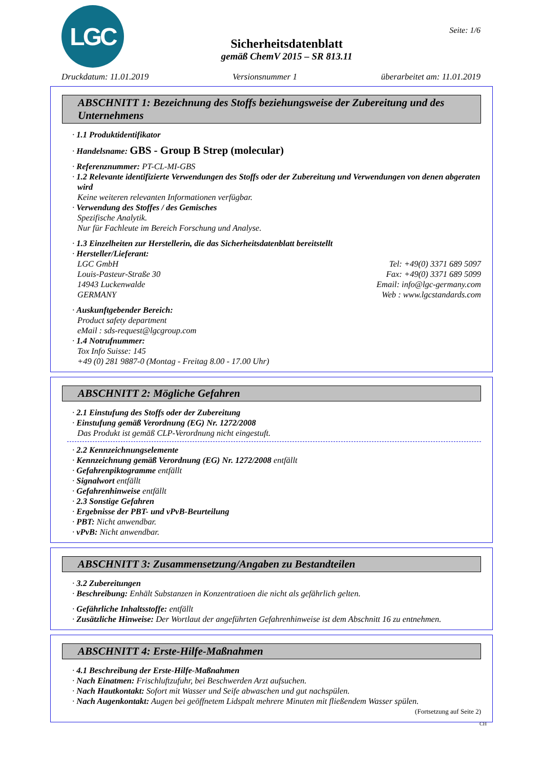LGC
Sicherheitsdatenblatt
gemäß ChemV 2015 – SR 813.11
Seite: 1/6
Druckdatum: 11.01.2019 Versionsnummer 1 überarbeitet am: 11.01.2019
ABSCHNITT 1: Bezeichnung des Stoffs beziehungsweise der Zubereitung und des Unternehmens
· 1.1 Produktidentifikator
· Handelsname: GBS - Group B Strep (molecular)
· Referenznummer: PT-CL-MI-GBS
· 1.2 Relevante identifizierte Verwendungen des Stoffs oder der Zubereitung und Verwendungen von denen abgeraten wird
Keine weiteren relevanten Informationen verfügbar.
· Verwendung des Stoffes / des Gemisches
Spezifische Analytik.
Nur für Fachleute im Bereich Forschung und Analyse.
· 1.3 Einzelheiten zur Herstellerin, die das Sicherheitsdatenblatt bereitstellt
· Hersteller/Lieferant:
LGC GmbH
Louis-Pasteur-Straße 30
14943 Luckenwalde
GERMANY
Tel: +49(0) 3371 689 5097
Fax: +49(0) 3371 689 5099
Email: info@lgc-germany.com
Web : www.lgcstandards.com
· Auskunftgebender Bereich:
Product safety department
eMail : sds-request@lgcgroup.com
· 1.4 Notrufnummer:
Tox Info Suisse: 145
+49 (0) 281 9887-0 (Montag - Freitag 8.00 - 17.00 Uhr)
ABSCHNITT 2: Mögliche Gefahren
· 2.1 Einstufung des Stoffs oder der Zubereitung
· Einstufung gemäß Verordnung (EG) Nr. 1272/2008
Das Produkt ist gemäß CLP-Verordnung nicht eingestuft.
· 2.2 Kennzeichnungselemente
· Kennzeichnung gemäß Verordnung (EG) Nr. 1272/2008 entfällt
· Gefahrenpiktogramme entfällt
· Signalwort entfällt
· Gefahrenhinweise entfällt
· 2.3 Sonstige Gefahren
· Ergebnisse der PBT- und vPvB-Beurteilung
· PBT: Nicht anwendbar.
· vPvB: Nicht anwendbar.
ABSCHNITT 3: Zusammensetzung/Angaben zu Bestandteilen
· 3.2 Zubereitungen
· Beschreibung: Enhält Substanzen in Konzentratioen die nicht als gefährlich gelten.
· Gefährliche Inhaltsstoffe: entfällt
· Zusätzliche Hinweise: Der Wortlaut der angeführten Gefahrenhinweise ist dem Abschnitt 16 zu entnehmen.
ABSCHNITT 4: Erste-Hilfe-Maßnahmen
· 4.1 Beschreibung der Erste-Hilfe-Maßnahmen
· Nach Einatmen: Frischluftzufuhr, bei Beschwerden Arzt aufsuchen.
· Nach Hautkontakt: Sofort mit Wasser und Seife abwaschen und gut nachspülen.
· Nach Augenkontakt: Augen bei geöffnetem Lidspalt mehrere Minuten mit fließendem Wasser spülen.
(Fortsetzung auf Seite 2)
CH